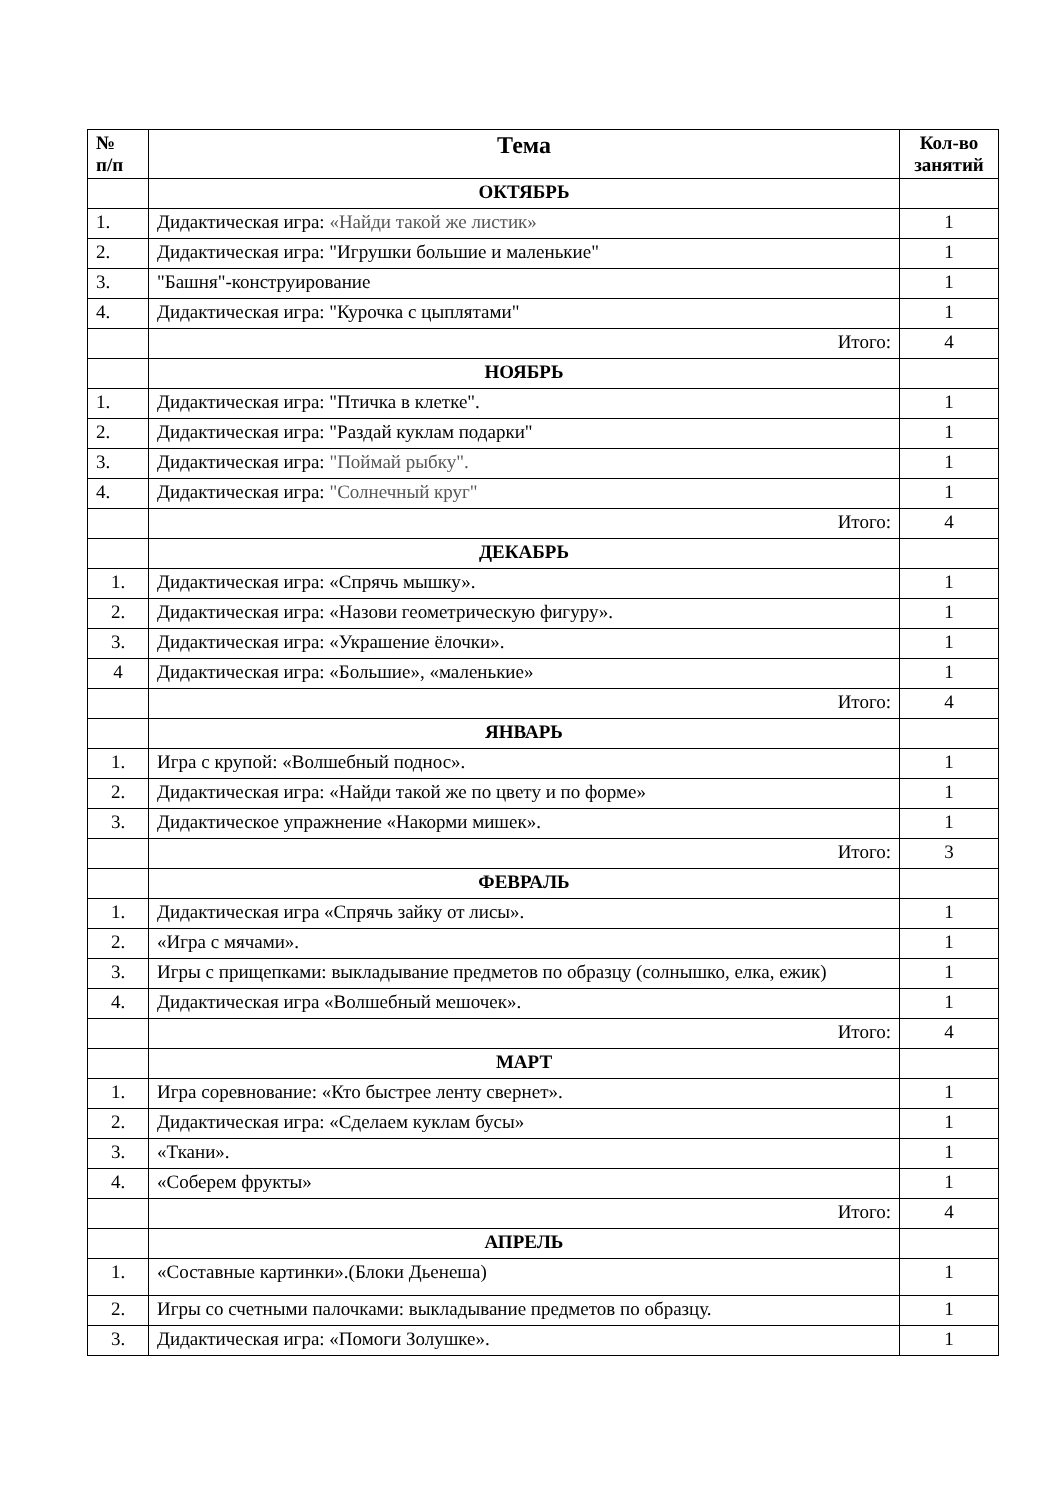| № п/п | Тема | Кол-во занятий |
| --- | --- | --- |
| | ОКТЯБРЬ | |
| 1. | Дидактическая игра: «Найди такой же листик» | 1 |
| 2. | Дидактическая игра: "Игрушки большие и маленькие" | 1 |
| 3. | "Башня"-конструирование | 1 |
| 4. | Дидактическая игра: "Курочка с цыплятами" | 1 |
| | Итого: | 4 |
| | НОЯБРЬ | |
| 1. | Дидактическая игра: "Птичка в клетке". | 1 |
| 2. | Дидактическая игра: "Раздай куклам подарки" | 1 |
| 3. | Дидактическая игра: "Поймай рыбку". | 1 |
| 4. | Дидактическая игра: "Солнечный круг" | 1 |
| | Итого: | 4 |
| | ДЕКАБРЬ | |
| 1. | Дидактическая игра: «Спрячь мышку». | 1 |
| 2. | Дидактическая игра: «Назови геометрическую фигуру». | 1 |
| 3. | Дидактическая игра: «Украшение ёлочки». | 1 |
| 4 | Дидактическая игра: «Большие», «маленькие» | 1 |
| | Итого: | 4 |
| | ЯНВАРЬ | |
| 1. | Игра с крупой: «Волшебный поднос». | 1 |
| 2. | Дидактическая игра: «Найди такой же по цвету и по форме» | 1 |
| 3. | Дидактическое упражнение «Накорми мишек». | 1 |
| | Итого: | 3 |
| | ФЕВРАЛЬ | |
| 1. | Дидактическая игра «Спрячь зайку от лисы». | 1 |
| 2. | «Игра с мячами». | 1 |
| 3. | Игры с прищепками: выкладывание предметов по образцу (солнышко, елка, ежик) | 1 |
| 4. | Дидактическая игра «Волшебный мешочек». | 1 |
| | Итого: | 4 |
| | МАРТ | |
| 1. | Игра соревнование: «Кто быстрее ленту свернет». | 1 |
| 2. | Дидактическая игра: «Сделаем куклам бусы» | 1 |
| 3. | «Ткани». | 1 |
| 4. | «Соберем фрукты» | 1 |
| | Итого: | 4 |
| | АПРЕЛЬ | |
| 1. | «Составные картинки».(Блоки Дьенеша) | 1 |
| 2. | Игры со счетными палочками: выкладывание предметов по образцу. | 1 |
| 3. | Дидактическая игра: «Помоги Золушке». | 1 |